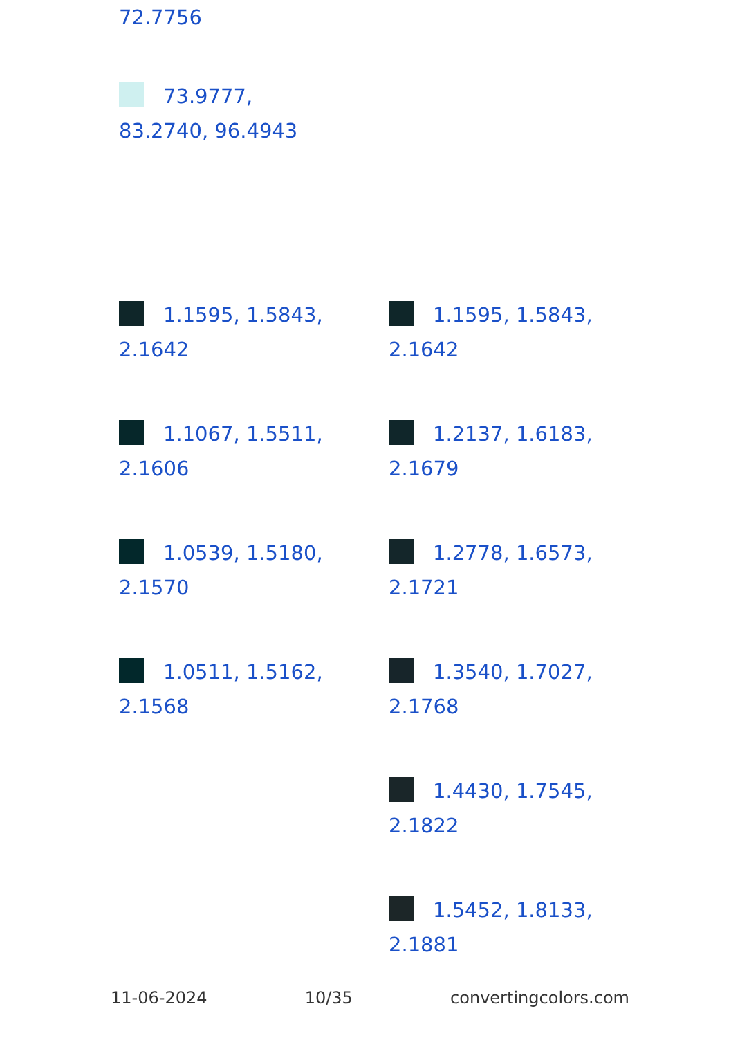72.7756
73.9777, 83.2740, 96.4943
1.1595, 1.5843, 2.1642
1.1067, 1.5511, 2.1606
1.0539, 1.5180, 2.1570
1.0511, 1.5162, 2.1568
1.1595, 1.5843, 2.1642
1.2137, 1.6183, 2.1679
1.2778, 1.6573, 2.1721
1.3540, 1.7027, 2.1768
1.4430, 1.7545, 2.1822
1.5452, 1.8133, 2.1881
11-06-2024 10/35 convertingcolors.com